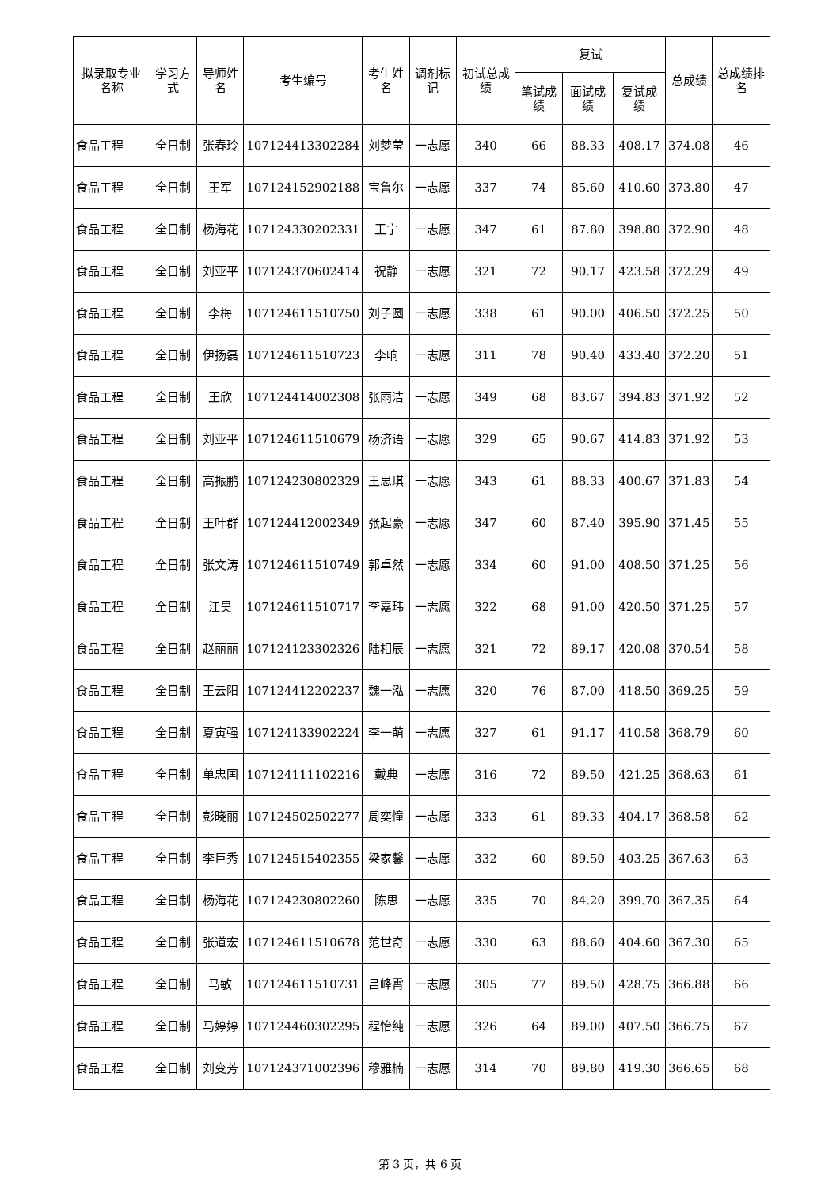| 拟录取专业名称 | 学习方式 | 导师姓名 | 考生编号 | 考生姓名 | 调剂标记 | 初试总成绩 | 复试 | | | 总成绩 | 总成绩排名 |
| --- | --- | --- | --- | --- | --- | --- | --- | --- | --- | --- | --- |
| | | | | | | | 笔试成绩 | 面试成绩 | 复试成绩 | | |
| 食品工程 | 全日制 | 张春玲 | 107124413302284 | 刘梦莹 | 一志愿 | 340 | 66 | 88.33 | 408.17 | 374.08 | 46 |
| 食品工程 | 全日制 | 王军 | 107124152902188 | 宝鲁尔 | 一志愿 | 337 | 74 | 85.60 | 410.60 | 373.80 | 47 |
| 食品工程 | 全日制 | 杨海花 | 107124330202331 | 王宁 | 一志愿 | 347 | 61 | 87.80 | 398.80 | 372.90 | 48 |
| 食品工程 | 全日制 | 刘亚平 | 107124370602414 | 祝静 | 一志愿 | 321 | 72 | 90.17 | 423.58 | 372.29 | 49 |
| 食品工程 | 全日制 | 李梅 | 107124611510750 | 刘子圆 | 一志愿 | 338 | 61 | 90.00 | 406.50 | 372.25 | 50 |
| 食品工程 | 全日制 | 伊扬磊 | 107124611510723 | 李响 | 一志愿 | 311 | 78 | 90.40 | 433.40 | 372.20 | 51 |
| 食品工程 | 全日制 | 王欣 | 107124414002308 | 张雨洁 | 一志愿 | 349 | 68 | 83.67 | 394.83 | 371.92 | 52 |
| 食品工程 | 全日制 | 刘亚平 | 107124611510679 | 杨济语 | 一志愿 | 329 | 65 | 90.67 | 414.83 | 371.92 | 53 |
| 食品工程 | 全日制 | 高振鹏 | 107124230802329 | 王思琪 | 一志愿 | 343 | 61 | 88.33 | 400.67 | 371.83 | 54 |
| 食品工程 | 全日制 | 王叶群 | 107124412002349 | 张起豪 | 一志愿 | 347 | 60 | 87.40 | 395.90 | 371.45 | 55 |
| 食品工程 | 全日制 | 张文涛 | 107124611510749 | 郭卓然 | 一志愿 | 334 | 60 | 91.00 | 408.50 | 371.25 | 56 |
| 食品工程 | 全日制 | 江昊 | 107124611510717 | 李嘉玮 | 一志愿 | 322 | 68 | 91.00 | 420.50 | 371.25 | 57 |
| 食品工程 | 全日制 | 赵丽丽 | 107124123302326 | 陆相辰 | 一志愿 | 321 | 72 | 89.17 | 420.08 | 370.54 | 58 |
| 食品工程 | 全日制 | 王云阳 | 107124412202237 | 魏一泓 | 一志愿 | 320 | 76 | 87.00 | 418.50 | 369.25 | 59 |
| 食品工程 | 全日制 | 夏寅强 | 107124133902224 | 李一萌 | 一志愿 | 327 | 61 | 91.17 | 410.58 | 368.79 | 60 |
| 食品工程 | 全日制 | 单忠国 | 107124111102216 | 戴典 | 一志愿 | 316 | 72 | 89.50 | 421.25 | 368.63 | 61 |
| 食品工程 | 全日制 | 彭晓丽 | 107124502502277 | 周奕憧 | 一志愿 | 333 | 61 | 89.33 | 404.17 | 368.58 | 62 |
| 食品工程 | 全日制 | 李巨秀 | 107124515402355 | 梁家馨 | 一志愿 | 332 | 60 | 89.50 | 403.25 | 367.63 | 63 |
| 食品工程 | 全日制 | 杨海花 | 107124230802260 | 陈思 | 一志愿 | 335 | 70 | 84.20 | 399.70 | 367.35 | 64 |
| 食品工程 | 全日制 | 张道宏 | 107124611510678 | 范世奇 | 一志愿 | 330 | 63 | 88.60 | 404.60 | 367.30 | 65 |
| 食品工程 | 全日制 | 马敏 | 107124611510731 | 吕峰霄 | 一志愿 | 305 | 77 | 89.50 | 428.75 | 366.88 | 66 |
| 食品工程 | 全日制 | 马婷婷 | 107124460302295 | 程怡纯 | 一志愿 | 326 | 64 | 89.00 | 407.50 | 366.75 | 67 |
| 食品工程 | 全日制 | 刘变芳 | 107124371002396 | 穆雅楠 | 一志愿 | 314 | 70 | 89.80 | 419.30 | 366.65 | 68 |
第 3 页，共 6 页